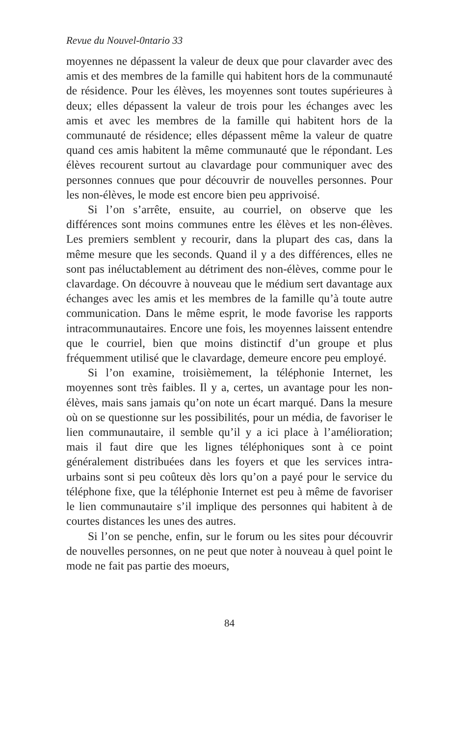Revue du Nouvel-0ntario 33
moyennes ne dépassent la valeur de deux que pour clavarder avec des amis et des membres de la famille qui habitent hors de la communauté de résidence. Pour les élèves, les moyennes sont toutes supérieures à deux; elles dépassent la valeur de trois pour les échanges avec les amis et avec les membres de la famille qui habitent hors de la communauté de résidence; elles dépassent même la valeur de quatre quand ces amis habitent la même communauté que le répondant. Les élèves recourent surtout au clavardage pour communiquer avec des personnes connues que pour découvrir de nouvelles personnes. Pour les non-élèves, le mode est encore bien peu apprivoisé.
Si l’on s’arrête, ensuite, au courriel, on observe que les différences sont moins communes entre les élèves et les non-élèves. Les premiers semblent y recourir, dans la plupart des cas, dans la même mesure que les seconds. Quand il y a des différences, elles ne sont pas inéluctablement au détriment des non-élèves, comme pour le clavardage. On découvre à nouveau que le médium sert davantage aux échanges avec les amis et les membres de la famille qu’à toute autre communication. Dans le même esprit, le mode favorise les rapports intracommunautaires. Encore une fois, les moyennes laissent entendre que le courriel, bien que moins distinctif d’un groupe et plus fréquemment utilisé que le clavardage, demeure encore peu employé.
Si l’on examine, troisièmement, la téléphonie Internet, les moyennes sont très faibles. Il y a, certes, un avantage pour les non-élèves, mais sans jamais qu’on note un écart marqué. Dans la mesure où on se questionne sur les possibilités, pour un média, de favoriser le lien communautaire, il semble qu’il y a ici place à l’amélioration; mais il faut dire que les lignes téléphoniques sont à ce point généralement distribuées dans les foyers et que les services intra-urbains sont si peu coûteux dès lors qu’on a payé pour le service du téléphone fixe, que la téléphonie Internet est peu à même de favoriser le lien communautaire s’il implique des personnes qui habitent à de courtes distances les unes des autres.
Si l’on se penche, enfin, sur le forum ou les sites pour découvrir de nouvelles personnes, on ne peut que noter à nouveau à quel point le mode ne fait pas partie des moeurs,
84